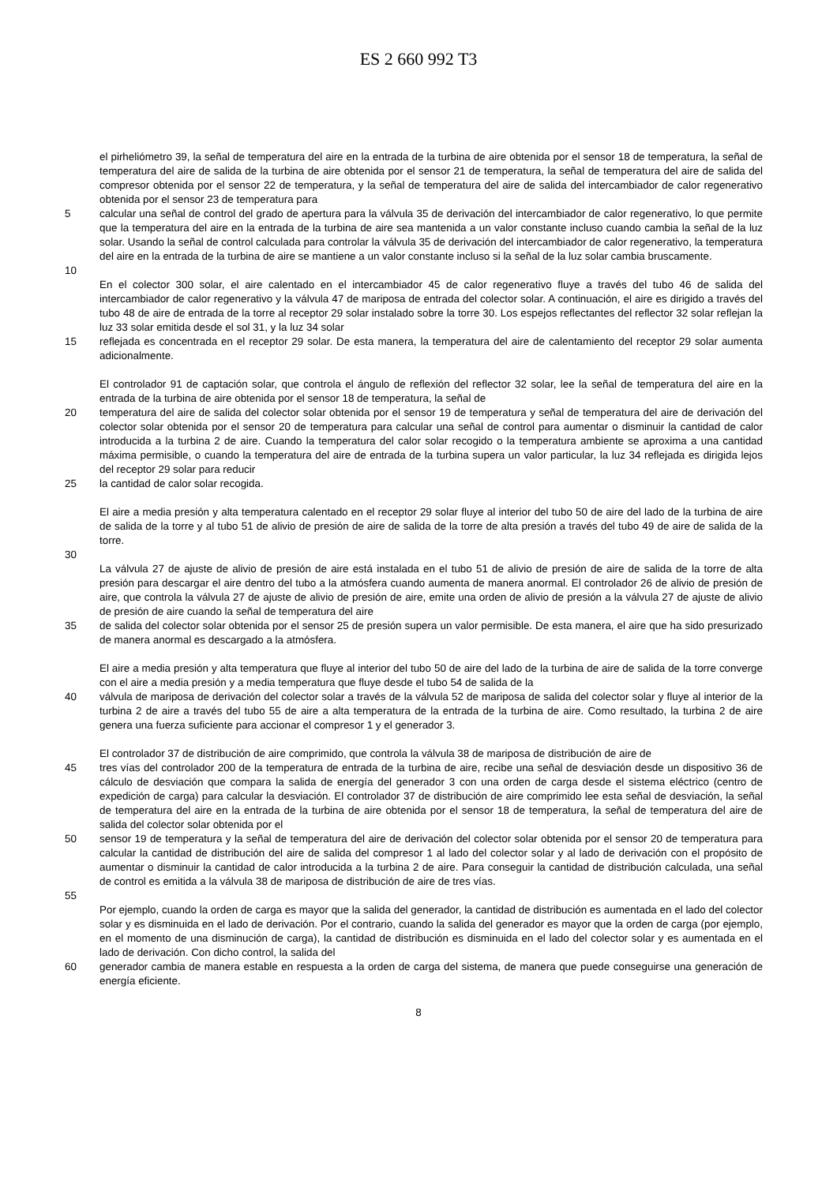ES 2 660 992 T3
el pirheliómetro 39, la señal de temperatura del aire en la entrada de la turbina de aire obtenida por el sensor 18 de temperatura, la señal de temperatura del aire de salida de la turbina de aire obtenida por el sensor 21 de temperatura, la señal de temperatura del aire de salida del compresor obtenida por el sensor 22 de temperatura, y la señal de temperatura del aire de salida del intercambiador de calor regenerativo obtenida por el sensor 23 de temperatura para
5 calcular una señal de control del grado de apertura para la válvula 35 de derivación del intercambiador de calor regenerativo, lo que permite que la temperatura del aire en la entrada de la turbina de aire sea mantenida a un valor constante incluso cuando cambia la señal de la luz solar. Usando la señal de control calculada para controlar la válvula 35 de derivación del intercambiador de calor regenerativo, la temperatura del aire en la entrada de la turbina de aire se mantiene a un valor constante incluso si la señal de la luz solar cambia bruscamente.
10
En el colector 300 solar, el aire calentado en el intercambiador 45 de calor regenerativo fluye a través del tubo 46 de salida del intercambiador de calor regenerativo y la válvula 47 de mariposa de entrada del colector solar. A continuación, el aire es dirigido a través del tubo 48 de aire de entrada de la torre al receptor 29 solar instalado sobre la torre 30. Los espejos reflectantes del reflector 32 solar reflejan la luz 33 solar emitida desde el sol 31, y la luz 34 solar
15 reflejada es concentrada en el receptor 29 solar. De esta manera, la temperatura del aire de calentamiento del receptor 29 solar aumenta adicionalmente.
El controlador 91 de captación solar, que controla el ángulo de reflexión del reflector 32 solar, lee la señal de temperatura del aire en la entrada de la turbina de aire obtenida por el sensor 18 de temperatura, la señal de
20 temperatura del aire de salida del colector solar obtenida por el sensor 19 de temperatura y señal de temperatura del aire de derivación del colector solar obtenida por el sensor 20 de temperatura para calcular una señal de control para aumentar o disminuir la cantidad de calor introducida a la turbina 2 de aire. Cuando la temperatura del calor solar recogido o la temperatura ambiente se aproxima a una cantidad máxima permisible, o cuando la temperatura del aire de entrada de la turbina supera un valor particular, la luz 34 reflejada es dirigida lejos del receptor 29 solar para reducir
25 la cantidad de calor solar recogida.
El aire a media presión y alta temperatura calentado en el receptor 29 solar fluye al interior del tubo 50 de aire del lado de la turbina de aire de salida de la torre y al tubo 51 de alivio de presión de aire de salida de la torre de alta presión a través del tubo 49 de aire de salida de la torre.
30
La válvula 27 de ajuste de alivio de presión de aire está instalada en el tubo 51 de alivio de presión de aire de salida de la torre de alta presión para descargar el aire dentro del tubo a la atmósfera cuando aumenta de manera anormal. El controlador 26 de alivio de presión de aire, que controla la válvula 27 de ajuste de alivio de presión de aire, emite una orden de alivio de presión a la válvula 27 de ajuste de alivio de presión de aire cuando la señal de temperatura del aire
35 de salida del colector solar obtenida por el sensor 25 de presión supera un valor permisible. De esta manera, el aire que ha sido presurizado de manera anormal es descargado a la atmósfera.
El aire a media presión y alta temperatura que fluye al interior del tubo 50 de aire del lado de la turbina de aire de salida de la torre converge con el aire a media presión y a media temperatura que fluye desde el tubo 54 de salida de la
40 válvula de mariposa de derivación del colector solar a través de la válvula 52 de mariposa de salida del colector solar y fluye al interior de la turbina 2 de aire a través del tubo 55 de aire a alta temperatura de la entrada de la turbina de aire. Como resultado, la turbina 2 de aire genera una fuerza suficiente para accionar el compresor 1 y el generador 3.
El controlador 37 de distribución de aire comprimido, que controla la válvula 38 de mariposa de distribución de aire de
45 tres vías del controlador 200 de la temperatura de entrada de la turbina de aire, recibe una señal de desviación desde un dispositivo 36 de cálculo de desviación que compara la salida de energía del generador 3 con una orden de carga desde el sistema eléctrico (centro de expedición de carga) para calcular la desviación. El controlador 37 de distribución de aire comprimido lee esta señal de desviación, la señal de temperatura del aire en la entrada de la turbina de aire obtenida por el sensor 18 de temperatura, la señal de temperatura del aire de salida del colector solar obtenida por el
50 sensor 19 de temperatura y la señal de temperatura del aire de derivación del colector solar obtenida por el sensor 20 de temperatura para calcular la cantidad de distribución del aire de salida del compresor 1 al lado del colector solar y al lado de derivación con el propósito de aumentar o disminuir la cantidad de calor introducida a la turbina 2 de aire. Para conseguir la cantidad de distribución calculada, una señal de control es emitida a la válvula 38 de mariposa de distribución de aire de tres vías.
55
Por ejemplo, cuando la orden de carga es mayor que la salida del generador, la cantidad de distribución es aumentada en el lado del colector solar y es disminuida en el lado de derivación. Por el contrario, cuando la salida del generador es mayor que la orden de carga (por ejemplo, en el momento de una disminución de carga), la cantidad de distribución es disminuida en el lado del colector solar y es aumentada en el lado de derivación. Con dicho control, la salida del
60 generador cambia de manera estable en respuesta a la orden de carga del sistema, de manera que puede conseguirse una generación de energía eficiente.
8